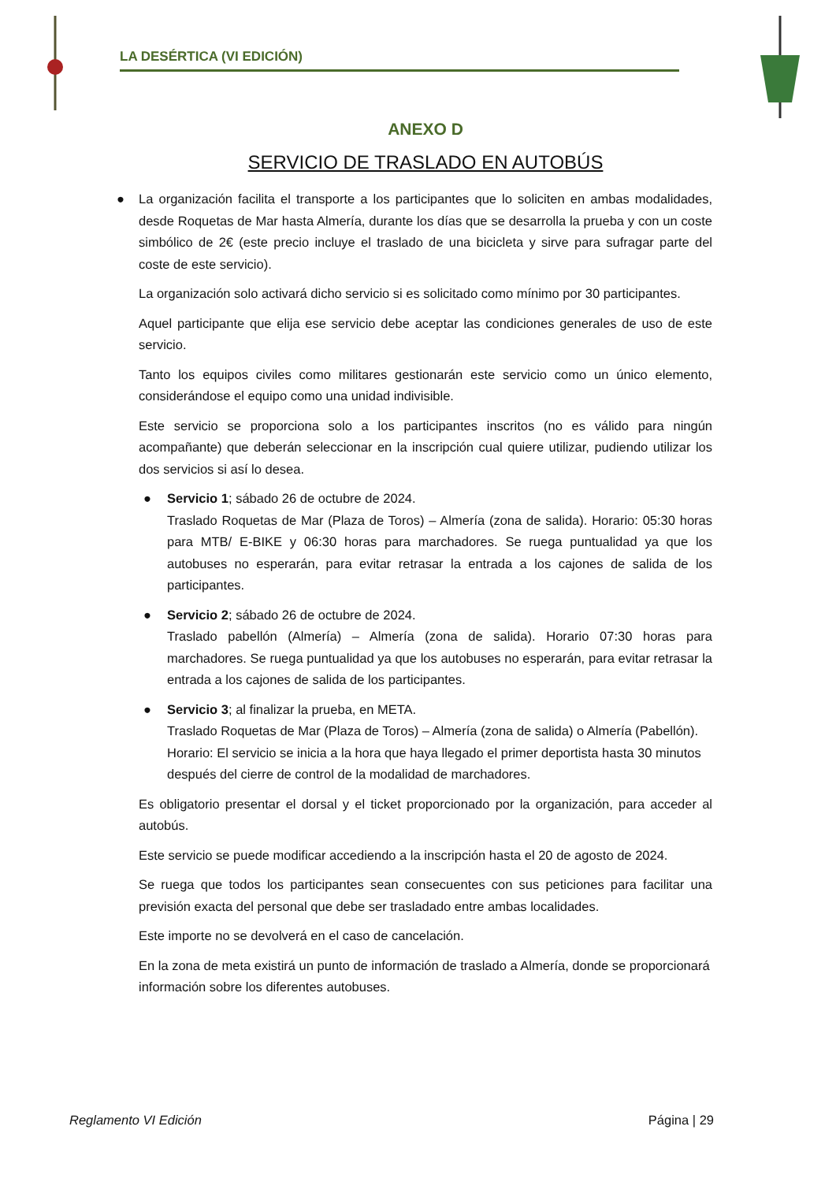LA DESÉRTICA (VI EDICIÓN)
ANEXO D
SERVICIO DE TRASLADO EN AUTOBÚS
● La organización facilita el transporte a los participantes que lo soliciten en ambas modalidades, desde Roquetas de Mar hasta Almería, durante los días que se desarrolla la prueba y con un coste simbólico de 2€ (este precio incluye el traslado de una bicicleta y sirve para sufragar parte del coste de este servicio).
La organización solo activará dicho servicio si es solicitado como mínimo por 30 participantes.
Aquel participante que elija ese servicio debe aceptar las condiciones generales de uso de este servicio.
Tanto los equipos civiles como militares gestionarán este servicio como un único elemento, considerándose el equipo como una unidad indivisible.
Este servicio se proporciona solo a los participantes inscritos (no es válido para ningún acompañante) que deberán seleccionar en la inscripción cual quiere utilizar, pudiendo utilizar los dos servicios si así lo desea.
● Servicio 1; sábado 26 de octubre de 2024.
Traslado Roquetas de Mar (Plaza de Toros) – Almería (zona de salida). Horario: 05:30 horas para MTB/ E-BIKE y 06:30 horas para marchadores. Se ruega puntualidad ya que los autobuses no esperarán, para evitar retrasar la entrada a los cajones de salida de los participantes.
● Servicio 2; sábado 26 de octubre de 2024.
Traslado pabellón (Almería) – Almería (zona de salida). Horario 07:30 horas para marchadores. Se ruega puntualidad ya que los autobuses no esperarán, para evitar retrasar la entrada a los cajones de salida de los participantes.
● Servicio 3; al finalizar la prueba, en META.
Traslado Roquetas de Mar (Plaza de Toros) – Almería (zona de salida) o Almería (Pabellón). Horario: El servicio se inicia a la hora que haya llegado el primer deportista hasta 30 minutos después del cierre de control de la modalidad de marchadores.
Es obligatorio presentar el dorsal y el ticket proporcionado por la organización, para acceder al autobús.
Este servicio se puede modificar accediendo a la inscripción hasta el 20 de agosto de 2024.
Se ruega que todos los participantes sean consecuentes con sus peticiones para facilitar una previsión exacta del personal que debe ser trasladado entre ambas localidades.
Este importe no se devolverá en el caso de cancelación.
En la zona de meta existirá un punto de información de traslado a Almería, donde se proporcionará información sobre los diferentes autobuses.
Reglamento VI Edición Página | 29